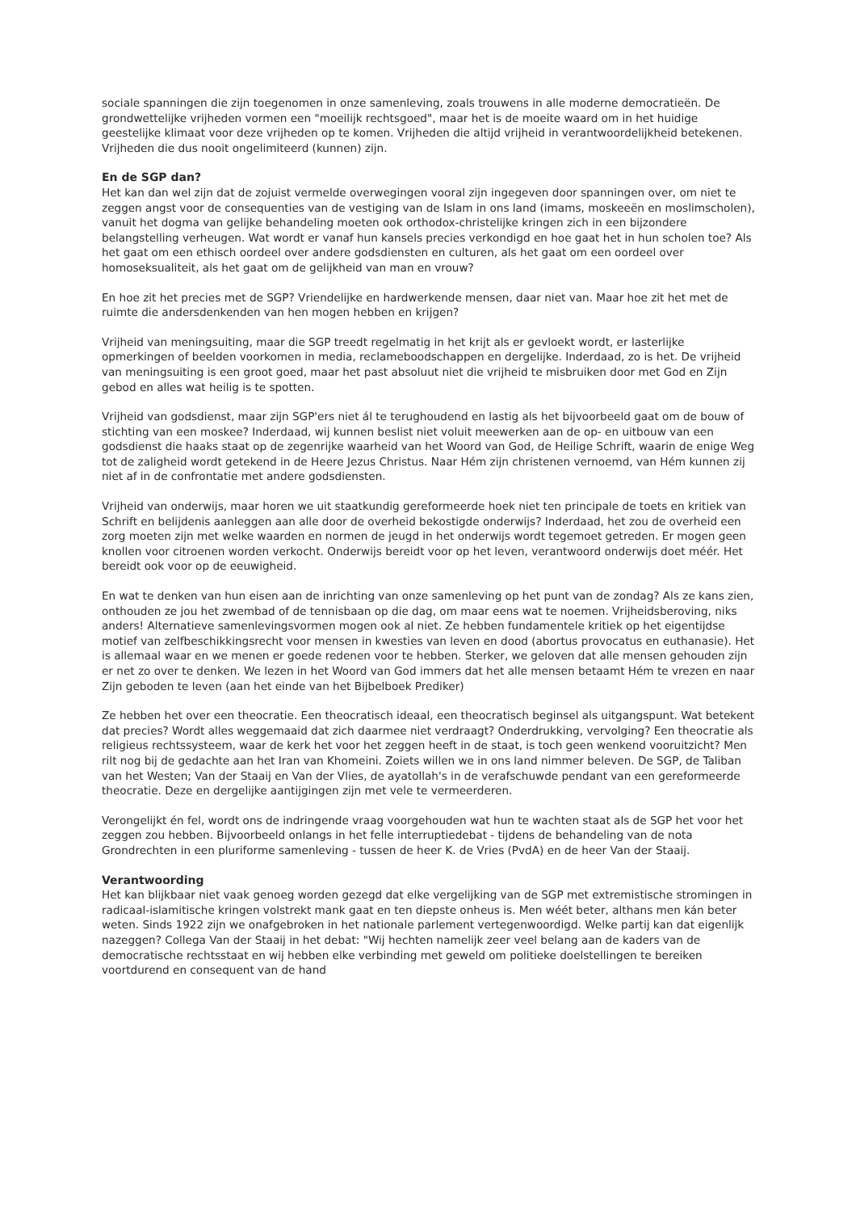sociale spanningen die zijn toegenomen in onze samenleving, zoals trouwens in alle moderne democratieën. De grondwettelijke vrijheden vormen een "moeilijk rechtsgoed", maar het is de moeite waard om in het huidige geestelijke klimaat voor deze vrijheden op te komen. Vrijheden die altijd vrijheid in verantwoordelijkheid betekenen. Vrijheden die dus nooit ongelimiteerd (kunnen) zijn.
En de SGP dan?
Het kan dan wel zijn dat de zojuist vermelde overwegingen vooral zijn ingegeven door spanningen over, om niet te zeggen angst voor de consequenties van de vestiging van de Islam in ons land (imams, moskeeën en moslimscholen), vanuit het dogma van gelijke behandeling moeten ook orthodox-christelijke kringen zich in een bijzondere belangstelling verheugen. Wat wordt er vanaf hun kansels precies verkondigd en hoe gaat het in hun scholen toe? Als het gaat om een ethisch oordeel over andere godsdiensten en culturen, als het gaat om een oordeel over homoseksualiteit, als het gaat om de gelijkheid van man en vrouw?
En hoe zit het precies met de SGP? Vriendelijke en hardwerkende mensen, daar niet van. Maar hoe zit het met de ruimte die andersdenkenden van hen mogen hebben en krijgen?
Vrijheid van meningsuiting, maar die SGP treedt regelmatig in het krijt als er gevloekt wordt, er lasterlijke opmerkingen of beelden voorkomen in media, reclameboodschappen en dergelijke. Inderdaad, zo is het. De vrijheid van meningsuiting is een groot goed, maar het past absoluut niet die vrijheid te misbruiken door met God en Zijn gebod en alles wat heilig is te spotten.
Vrijheid van godsdienst, maar zijn SGP'ers niet ál te terughoudend en lastig als het bijvoorbeeld gaat om de bouw of stichting van een moskee? Inderdaad, wij kunnen beslist niet voluit meewerken aan de op- en uitbouw van een godsdienst die haaks staat op de zegenrijke waarheid van het Woord van God, de Heilige Schrift, waarin de enige Weg tot de zaligheid wordt getekend in de Heere Jezus Christus. Naar Hém zijn christenen vernoemd, van Hém kunnen zij niet af in de confrontatie met andere godsdiensten.
Vrijheid van onderwijs, maar horen we uit staatkundig gereformeerde hoek niet ten principale de toets en kritiek van Schrift en belijdenis aanleggen aan alle door de overheid bekostigde onderwijs? Inderdaad, het zou de overheid een zorg moeten zijn met welke waarden en normen de jeugd in het onderwijs wordt tegemoet getreden. Er mogen geen knollen voor citroenen worden verkocht. Onderwijs bereidt voor op het leven, verantwoord onderwijs doet méér. Het bereidt ook voor op de eeuwigheid.
En wat te denken van hun eisen aan de inrichting van onze samenleving op het punt van de zondag? Als ze kans zien, onthouden ze jou het zwembad of de tennisbaan op die dag, om maar eens wat te noemen. Vrijheidsberoving, niks anders! Alternatieve samenlevingsvormen mogen ook al niet. Ze hebben fundamentele kritiek op het eigentijdse motief van zelfbeschikkingsrecht voor mensen in kwesties van leven en dood (abortus provocatus en euthanasie). Het is allemaal waar en we menen er goede redenen voor te hebben. Sterker, we geloven dat alle mensen gehouden zijn er net zo over te denken. We lezen in het Woord van God immers dat het alle mensen betaamt Hém te vrezen en naar Zijn geboden te leven (aan het einde van het Bijbelboek Prediker)
Ze hebben het over een theocratie. Een theocratisch ideaal, een theocratisch beginsel als uitgangspunt. Wat betekent dat precies? Wordt alles weggemaaid dat zich daarmee niet verdraagt? Onderdrukking, vervolging? Een theocratie als religieus rechtssysteem, waar de kerk het voor het zeggen heeft in de staat, is toch geen wenkend vooruitzicht? Men rilt nog bij de gedachte aan het Iran van Khomeini. Zoiets willen we in ons land nimmer beleven. De SGP, de Taliban van het Westen; Van der Staaij en Van der Vlies, de ayatollah's in de verafschuwde pendant van een gereformeerde theocratie. Deze en dergelijke aantijgingen zijn met vele te vermeerderen.
Verongelijkt én fel, wordt ons de indringende vraag voorgehouden wat hun te wachten staat als de SGP het voor het zeggen zou hebben. Bijvoorbeeld onlangs in het felle interruptiedebat - tijdens de behandeling van de nota Grondrechten in een pluriforme samenleving - tussen de heer K. de Vries (PvdA) en de heer Van der Staaij.
Verantwoording
Het kan blijkbaar niet vaak genoeg worden gezegd dat elke vergelijking van de SGP met extremistische stromingen in radicaal-islamitische kringen volstrekt mank gaat en ten diepste onheus is. Men wéét beter, althans men kán beter weten. Sinds 1922 zijn we onafgebroken in het nationale parlement vertegenwoordigd. Welke partij kan dat eigenlijk nazeggen? Collega Van der Staaij in het debat: "Wij hechten namelijk zeer veel belang aan de kaders van de democratische rechtsstaat en wij hebben elke verbinding met geweld om politieke doelstellingen te bereiken voortdurend en consequent van de hand